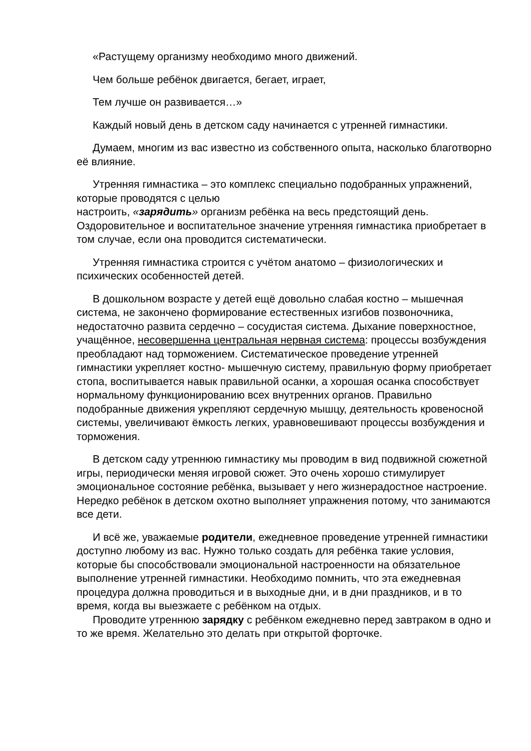«Растущему организму необходимо много движений.
Чем больше ребёнок двигается, бегает, играет,
Тем лучше он развивается…»
Каждый новый день в детском саду начинается с утренней гимнастики.
Думаем, многим из вас известно из собственного опыта, насколько благотворно её влияние.
Утренняя гимнастика – это комплекс специально подобранных упражнений, которые проводятся с целью
настроить, «зарядить» организм ребёнка на весь предстоящий день. Оздоровительное и воспитательное значение утренняя гимнастика приобретает в том случае, если она проводится систематически.
Утренняя гимнастика строится с учётом анатомо – физиологических и психических особенностей детей.
В дошкольном возрасте у детей ещё довольно слабая костно – мышечная система, не закончено формирование естественных изгибов позвоночника, недостаточно развита сердечно – сосудистая система. Дыхание поверхностное, учащённое, несовершенна центральная нервная система: процессы возбуждения преобладают над торможением. Систематическое проведение утренней гимнастики укрепляет костно- мышечную систему, правильную форму приобретает стопа, воспитывается навык правильной осанки, а хорошая осанка способствует нормальному функционированию всех внутренних органов. Правильно подобранные движения укрепляют сердечную мышцу, деятельность кровеносной системы, увеличивают ёмкость легких, уравновешивают процессы возбуждения и торможения.
В детском саду утреннюю гимнастику мы проводим в вид подвижной сюжетной игры, периодически меняя игровой сюжет. Это очень хорошо стимулирует эмоциональное состояние ребёнка, вызывает у него жизнерадостное настроение. Нередко ребёнок в детском охотно выполняет упражнения потому, что занимаются все дети.
И всё же, уважаемые родители, ежедневное проведение утренней гимнастики доступно любому из вас. Нужно только создать для ребёнка такие условия, которые бы способствовали эмоциональной настроенности на обязательное выполнение утренней гимнастики. Необходимо помнить, что эта ежедневная процедура должна проводиться и в выходные дни, и в дни праздников, и в то время, когда вы выезжаете с ребёнком на отдых.
Проводите утреннюю зарядку с ребёнком ежедневно перед завтраком в одно и то же время. Желательно это делать при открытой форточке.